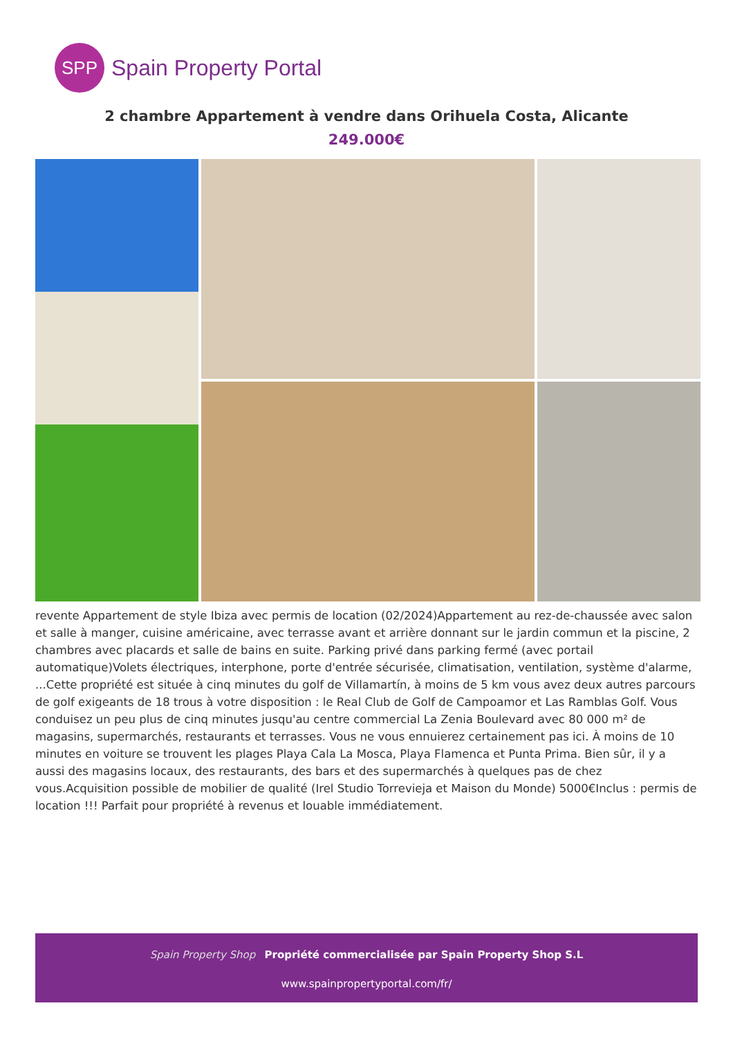SPP
Spain Property Portal
2 chambre Appartement à vendre dans Orihuela Costa, Alicante
249.000€
revente Appartement de style Ibiza avec permis de location (02/2024)Appartement au rez-de-chaussée avec salon et salle à manger, cuisine américaine, avec terrasse avant et arrière donnant sur le jardin commun et la piscine, 2 chambres avec placards et salle de bains en suite. Parking privé dans parking fermé (avec portail automatique)Volets électriques, interphone, porte d'entrée sécurisée, climatisation, ventilation, système d'alarme, ...Cette propriété est située à cinq minutes du golf de Villamartín, à moins de 5 km vous avez deux autres parcours de golf exigeants de 18 trous à votre disposition : le Real Club de Golf de Campoamor et Las Ramblas Golf. Vous conduisez un peu plus de cinq minutes jusqu'au centre commercial La Zenia Boulevard avec 80 000 m² de magasins, supermarchés, restaurants et terrasses. Vous ne vous ennuierez certainement pas ici. À moins de 10 minutes en voiture se trouvent les plages Playa Cala La Mosca, Playa Flamenca et Punta Prima. Bien sûr, il y a aussi des magasins locaux, des restaurants, des bars et des supermarchés à quelques pas de chez vous.Acquisition possible de mobilier de qualité (Irel Studio Torrevieja et Maison du Monde) 5000€Inclus : permis de location !!! Parfait pour propriété à revenus et louable immédiatement.
Spain Property Shop Propriété commercialisée par Spain Property Shop S.L
www.spainpropertyportal.com/fr/